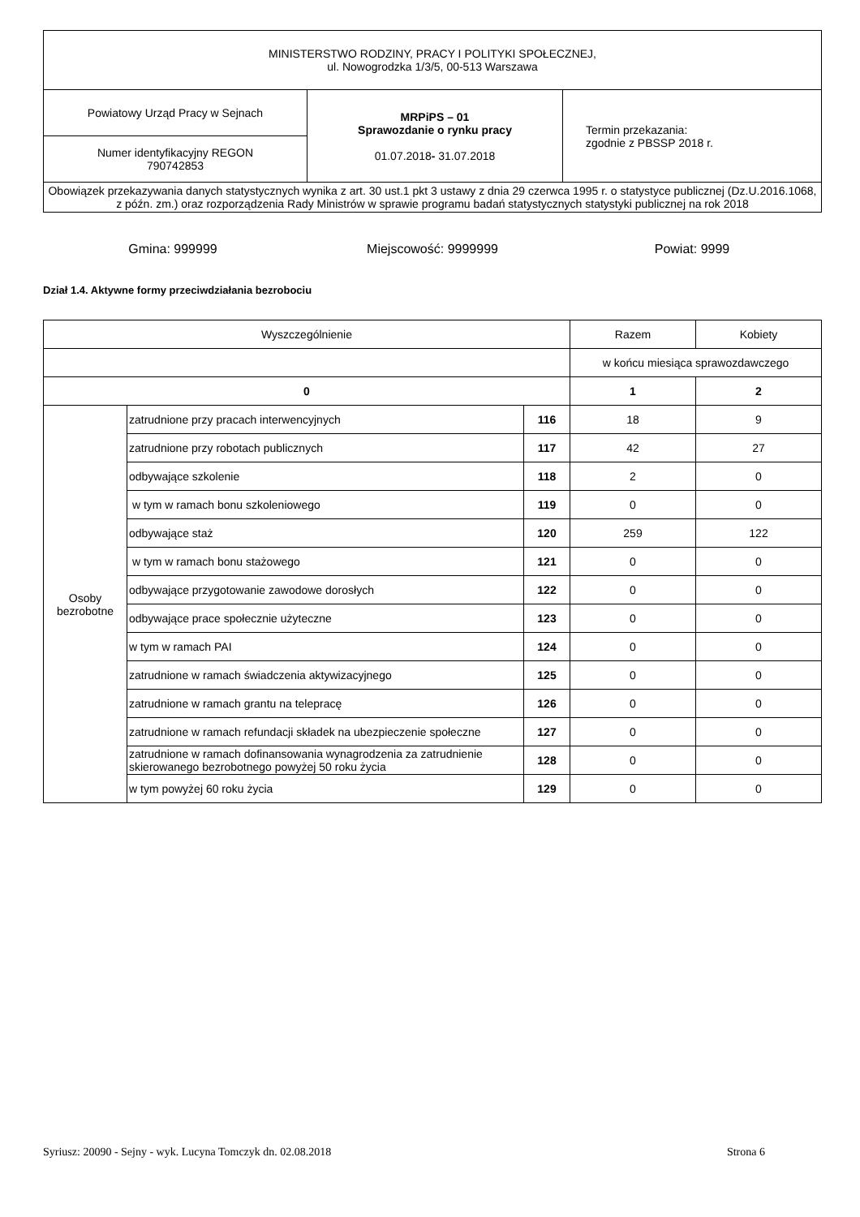| MINISTERSTWO RODZINY, PRACY I POLITYKI SPOŁECZNEJ, ul. Nowogrodzka 1/3/5, 00-513 Warszawa | | |
| Powiatowy Urząd Pracy w Sejnach | MRPiPS – 01 Sprawozdanie o rynku pracy 01.07.2018 - 31.07.2018 | Termin przekazania: zgodnie z PBSSP 2018 r. |
| Numer identyfikacyjny REGON 790742853 | | |
| Obowiązek przekazywania danych statystycznych wynika z art. 30 ust.1 pkt 3 ustawy z dnia 29 czerwca 1995 r. o statystyce publicznej (Dz.U.2016.1068, z późn. zm.) oraz rozporządzenia Rady Ministrów w sprawie programu badań statystycznych statystyki publicznej na rok 2018 | | |
Gmina: 999999 Miejscowość: 9999999 Powiat: 9999
Dział 1.4. Aktywne formy przeciwdziałania bezrobociu
| Wyszczególnienie | | | Razem | Kobiety |
| | | | w końcu miesiąca sprawozdawczego | |
| 0 | | | 1 | 2 |
| Osoby bezrobotne | zatrudnione przy pracach interwencyjnych | 116 | 18 | 9 |
| | zatrudnione przy robotach publicznych | 117 | 42 | 27 |
| | odbywające szkolenie | 118 | 2 | 0 |
| | w tym w ramach bonu szkoleniowego | 119 | 0 | 0 |
| | odbywające staż | 120 | 259 | 122 |
| | w tym w ramach bonu stażowego | 121 | 0 | 0 |
| | odbywające przygotowanie zawodowe dorosłych | 122 | 0 | 0 |
| | odbywające prace społecznie użyteczne | 123 | 0 | 0 |
| | w tym w ramach PAI | 124 | 0 | 0 |
| | zatrudnione w ramach świadczenia aktywizacyjnego | 125 | 0 | 0 |
| | zatrudnione w ramach grantu na telepracę | 126 | 0 | 0 |
| | zatrudnione w ramach refundacji składek na ubezpieczenie społeczne | 127 | 0 | 0 |
| | zatrudnione w ramach dofinansowania wynagrodzenia za zatrudnienie skierowanego bezrobotnego powyżej 50 roku życia | 128 | 0 | 0 |
| | w tym powyżej 60 roku życia | 129 | 0 | 0 |
Syriusz: 20090 - Sejny - wyk. Lucyna Tomczyk dn. 02.08.2018 Strona 6